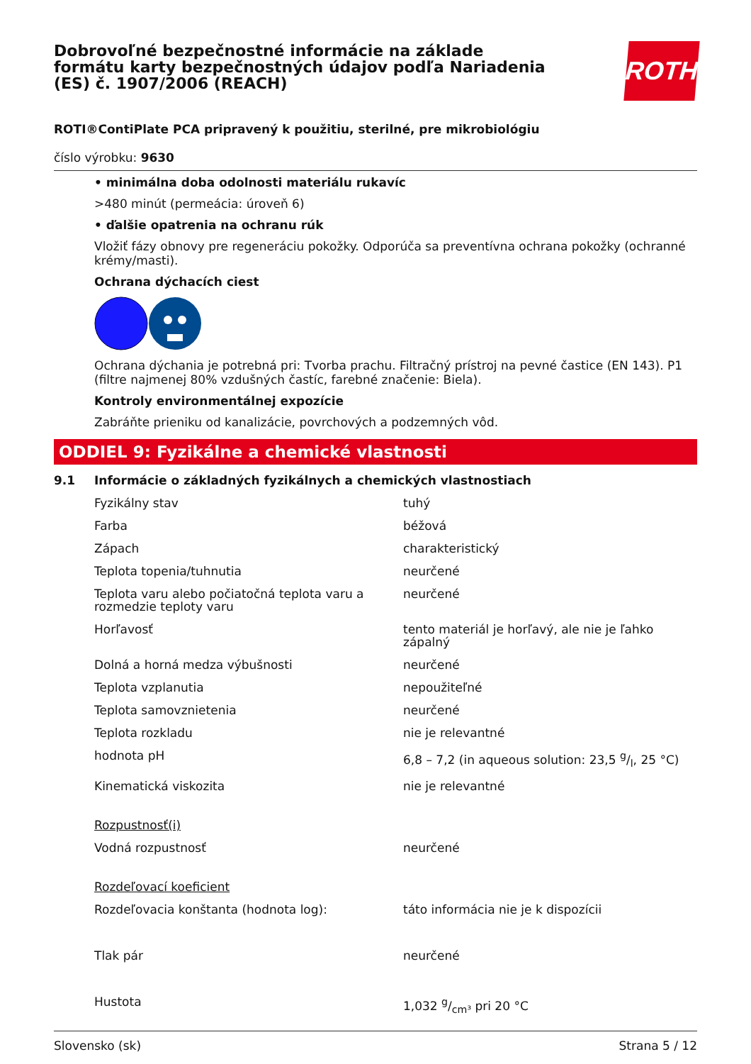Dobrovoľné bezpečnostné informácie na základe formátu karty bezpečnostných údajov podľa Nariadenia (ES) č. 1907/2006 (REACH)
ROTH
ROTI®ContiPlate PCA pripravený k použitiu, sterilné, pre mikrobiológiu
číslo výrobku: 9630
• minimálna doba odolnosti materiálu rukavíc
>480 minút (permeácia: úroveň 6)
• ďalšie opatrenia na ochranu rúk
Vložiť fázy obnovy pre regeneráciu pokožky. Odporúča sa preventívna ochrana pokožky (ochranné krémy/masti).
Ochrana dýchacích ciest
Ochrana dýchania je potrebná pri: Tvorba prachu. Filtračný prístroj na pevné častice (EN 143). P1 (filtre najmenej 80% vzdušných častíc, farebné značenie: Biela).
Kontroly environmentálnej expozície
Zabráňte prieniku od kanalizácie, povrchových a podzemných vôd.
ODDIEL 9: Fyzikálne a chemické vlastnosti
9.1 Informácie o základných fyzikálnych a chemických vlastnostiach
| Fyzikálny stav | tuhý |
| Farba | béžová |
| Zápach | charakteristický |
| Teplota topenia/tuhnutia | neurčené |
| Teplota varu alebo počiatočná teplota varu a rozmedzie teploty varu | neurčené |
| Horľavosť | tento materiál je horľavý, ale nie je ľahko zápalný |
| Dolná a horná medza výbušnosti | neurčené |
| Teplota vzplanutia | nepoužiteľné |
| Teplota samovznietenia | neurčené |
| Teplota rozkladu | nie je relevantné |
| hodnota pH | 6,8 – 7,2 (in aqueous solution: 23,5 g/l, 25 °C) |
| Kinematická viskozita | nie je relevantné |
| Rozpustnosť(i) | |
| Vodná rozpustnosť | neurčené |
| Rozdeľovací koeficient | |
| Rozdeľovacia konštanta (hodnota log): | táto informácia nie je k dispozícii |
| Tlak pár | neurčené |
| Hustota | 1,032 g/cm³ pri 20 °C |
Slovensko (sk) Strana 5 / 12